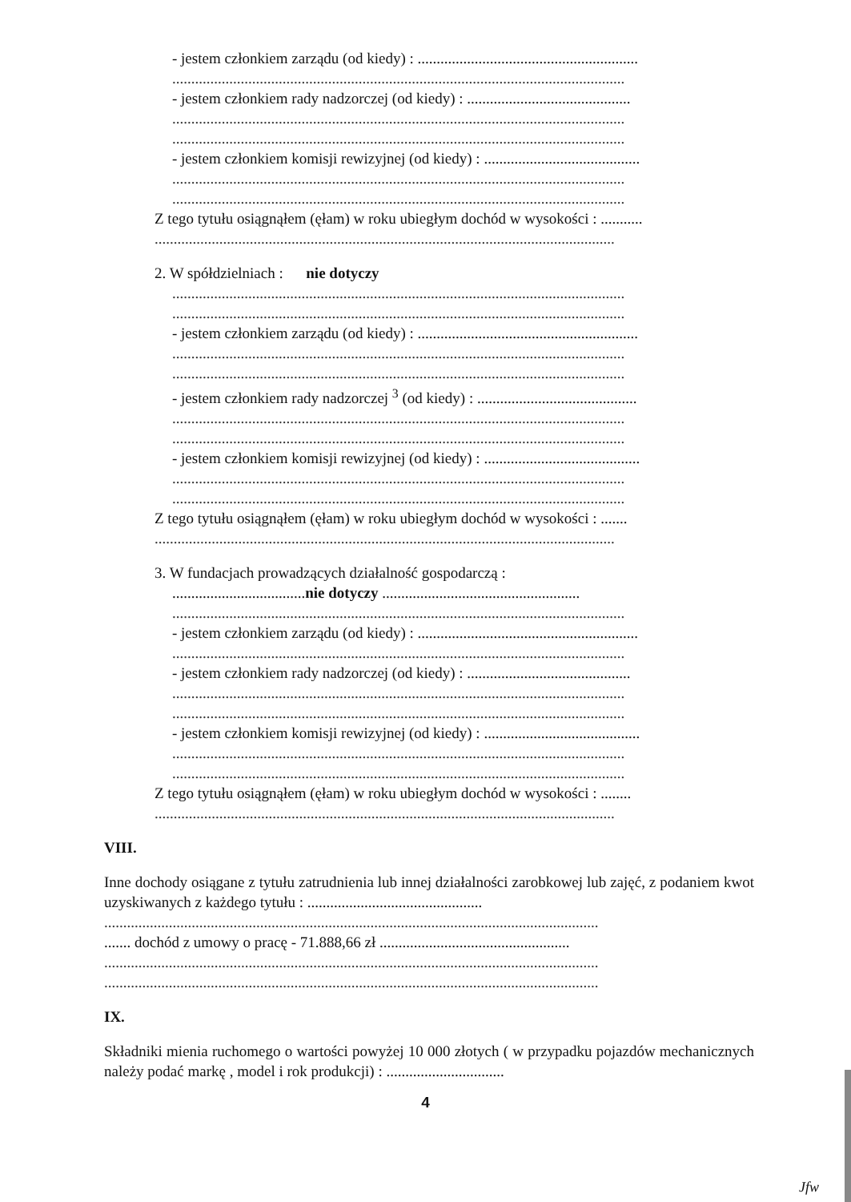- jestem członkiem zarządu (od kiedy) : ..........................................................
.......................................................................................................................
- jestem członkiem rady nadzorczej (od kiedy) : ...........................................
.......................................................................................................................
.......................................................................................................................
- jestem członkiem komisji rewizyjnej (od kiedy) : .........................................
.......................................................................................................................
.......................................................................................................................
Z tego tytułu osiągnąłem (ęłam) w roku ubiegłym dochód w wysokości : ...........
.........................................................................................................................
2. W spółdzielniach : nie dotyczy
.......................................................................................................................
.......................................................................................................................
- jestem członkiem zarządu (od kiedy) : ..........................................................
.......................................................................................................................
.......................................................................................................................
- jestem członkiem rady nadzorczej <sup>3</sup> (od kiedy) : ..........................................
.......................................................................................................................
.......................................................................................................................
- jestem członkiem komisji rewizyjnej (od kiedy) : .........................................
.......................................................................................................................
.......................................................................................................................
Z tego tytułu osiągnąłem (ęłam) w roku ubiegłym dochód w wysokości : .......
.........................................................................................................................
3. W fundacjach prowadzących działalność gospodarczą :
...................................nie dotyczy ....................................................
.......................................................................................................................
- jestem członkiem zarządu (od kiedy) : ..........................................................
.......................................................................................................................
- jestem członkiem rady nadzorczej (od kiedy) : ...........................................
.......................................................................................................................
.......................................................................................................................
- jestem członkiem komisji rewizyjnej (od kiedy) : .........................................
.......................................................................................................................
.......................................................................................................................
Z tego tytułu osiągnąłem (ęłam) w roku ubiegłym dochód w wysokości : ........
.........................................................................................................................
VIII.
Inne dochody osiągane z tytułu zatrudnienia lub innej działalności zarobkowej lub zajęć, z podaniem kwot uzyskiwanych z każdego tytułu : ..............................................
..................................................................................................................................
....... dochód z umowy o pracę - 71.888,66 zł ..................................................
..................................................................................................................................
..................................................................................................................................
IX.
Składniki mienia ruchomego o wartości powyżej 10 000 złotych ( w przypadku pojazdów mechanicznych należy podać markę , model i rok produkcji) : ...............................
4
Jfw